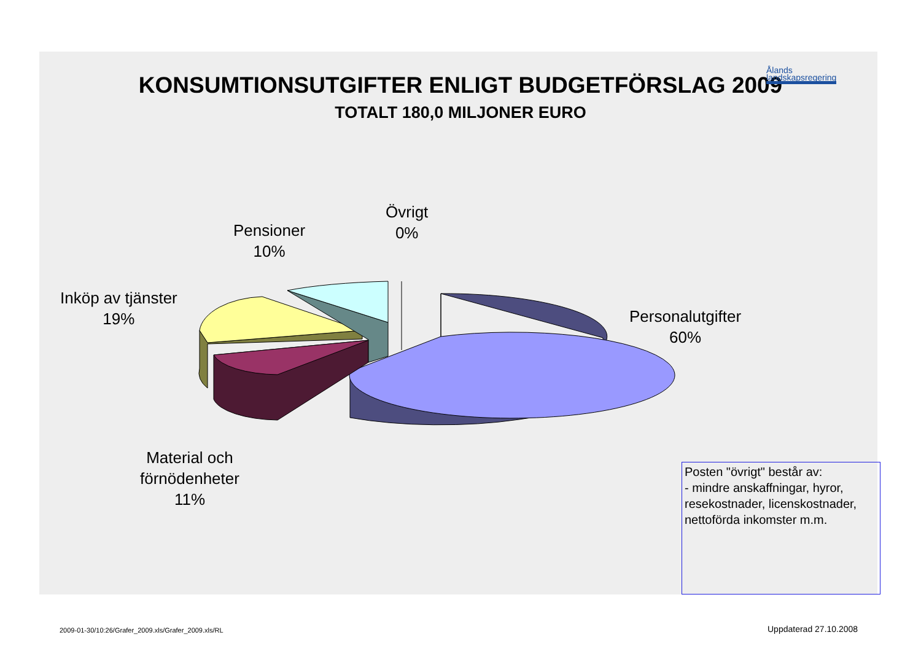KONSUMTIONSUTGIFTER ENLIGT BUDGETFÖRSLAG 2009
TOTALT 180,0 MILJONER EURO
Ålands
landskapsregering
Pensioner
10%
Övrigt
0%
Inköp av tjänster
19%
Personalutgifter
60%
Material och
förnödenheter
11%
Posten "övrigt" består av:
- mindre anskaffningar, hyror, resekostnader, licenskostnader, nettoförda inkomster m.m.
2009-01-30/10:26/Grafer_2009.xls/Grafer_2009.xls/RL
Uppdaterad 27.10.2008